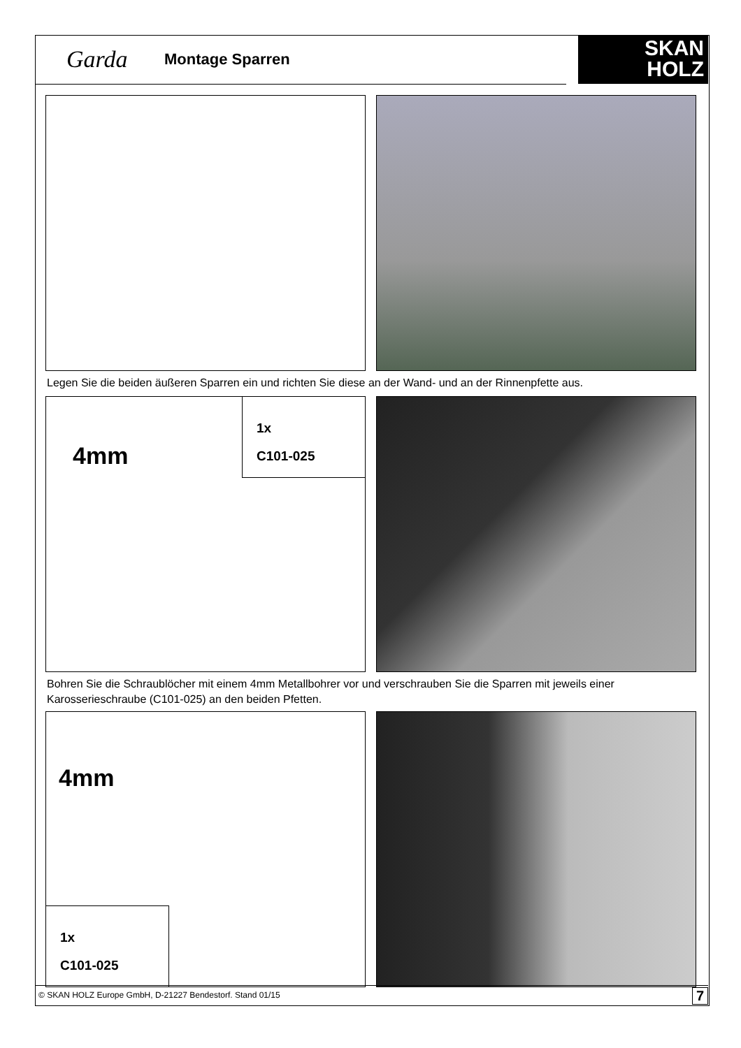Garda Montage Sparren
SKAN
HOLZ
Legen Sie die beiden äußeren Sparren ein und richten Sie diese an der Wand- und an der Rinnenpfette aus.
4mm
1x
C101-025
Bohren Sie die Schraublöcher mit einem 4mm Metallbohrer vor und verschrauben Sie die Sparren mit jeweils einer Karosserieschraube (C101-025) an den beiden Pfetten.
4mm
1x
C101-025
© SKAN HOLZ Europe GmbH, D-21227 Bendestorf. Stand 01/15 7